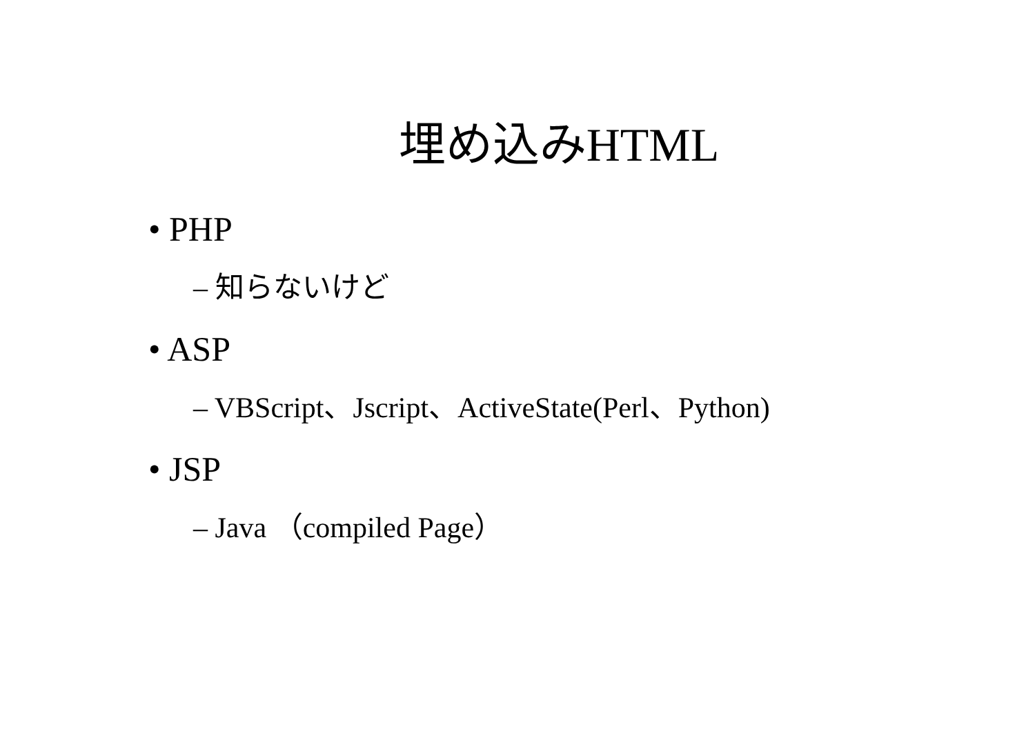埋め込みHTML
• PHP
– 知らないけど
• ASP
– VBScript、Jscript、ActiveState(Perl、Python)
• JSP
– Java （compiled Page）